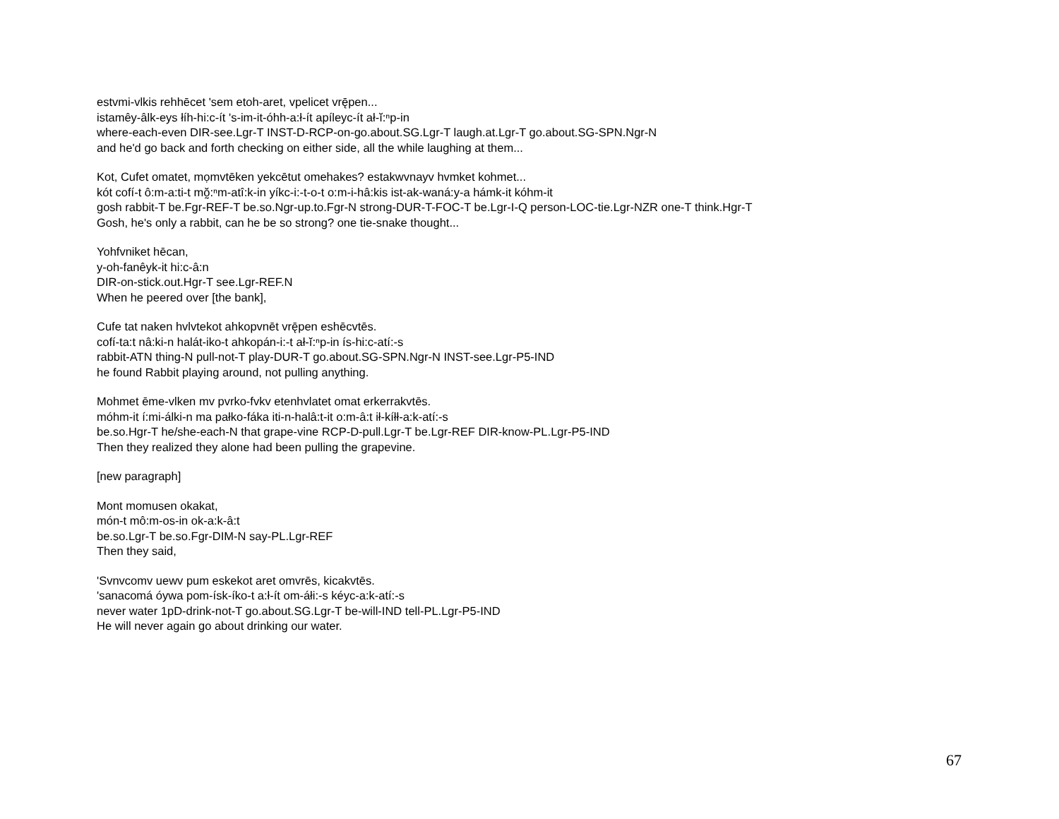estvmi-vlkis rehhēcet 'sem etoh-aret, vpelicet vrę̄pen...
istamêy-âlk-eys łíh-hi:c-ít 's-im-it-óhh-a:ł-ít apíleyc-ít ał-ĭ:ⁿp-in
where-each-even DIR-see.Lgr-T INST-D-RCP-on-go.about.SG.Lgr-T laugh.at.Lgr-T go.about.SG-SPN.Ngr-N
and he'd go back and forth checking on either side, all the while laughing at them...
Kot, Cufet omatet, mọmvtēken yekcētut omehakes? estakwvnayv hvmket kohmet...
kót cofí-t ô:m-a:ti-t mŏ̰:ⁿm-atî:k-in yíkc-i:-t-o-t o:m-i-hâ:kis ist-ak-waná:y-a hámk-it kóhm-it
gosh rabbit-T be.Fgr-REF-T be.so.Ngr-up.to.Fgr-N strong-DUR-T-FOC-T be.Lgr-I-Q person-LOC-tie.Lgr-NZR one-T think.Hgr-T
Gosh, he's only a rabbit, can he be so strong? one tie-snake thought...
Yohfvniket hēcan,
y-oh-fanêyk-it hi:c-â:n
DIR-on-stick.out.Hgr-T see.Lgr-REF.N
When he peered over [the bank],
Cufe tat naken hvlvtekot ahkopvnēt vrę̄pen eshēcvtēs.
cofí-ta:t nâ:ki-n halát-iko-t ahkopán-i:-t ał-ĭ:ⁿp-in ís-hi:c-atí:-s
rabbit-ATN thing-N pull-not-T play-DUR-T go.about.SG-SPN.Ngr-N INST-see.Lgr-P5-IND
he found Rabbit playing around, not pulling anything.
Mohmet ēme-vlken mv pvrko-fvkv etenhvlatet omat erkerrakvtēs.
móhm-it í:mi-álki-n ma pałko-fáka iti-n-halâ:t-it o:m-â:t ił-kíłł-a:k-atí:-s
be.so.Hgr-T he/she-each-N that grape-vine RCP-D-pull.Lgr-T be.Lgr-REF DIR-know-PL.Lgr-P5-IND
Then they realized they alone had been pulling the grapevine.
[new paragraph]
Mont momusen okakat,
món-t mô:m-os-in ok-a:k-â:t
be.so.Lgr-T be.so.Fgr-DIM-N say-PL.Lgr-REF
Then they said,
'Svnvcomv uewv pum eskekot aret omvrēs, kicakvtēs.
'sanacomá óywa pom-ísk-íko-t a:ł-ít om-áłi:-s kéyc-a:k-atí:-s
never water 1pD-drink-not-T go.about.SG.Lgr-T be-will-IND tell-PL.Lgr-P5-IND
He will never again go about drinking our water.
67